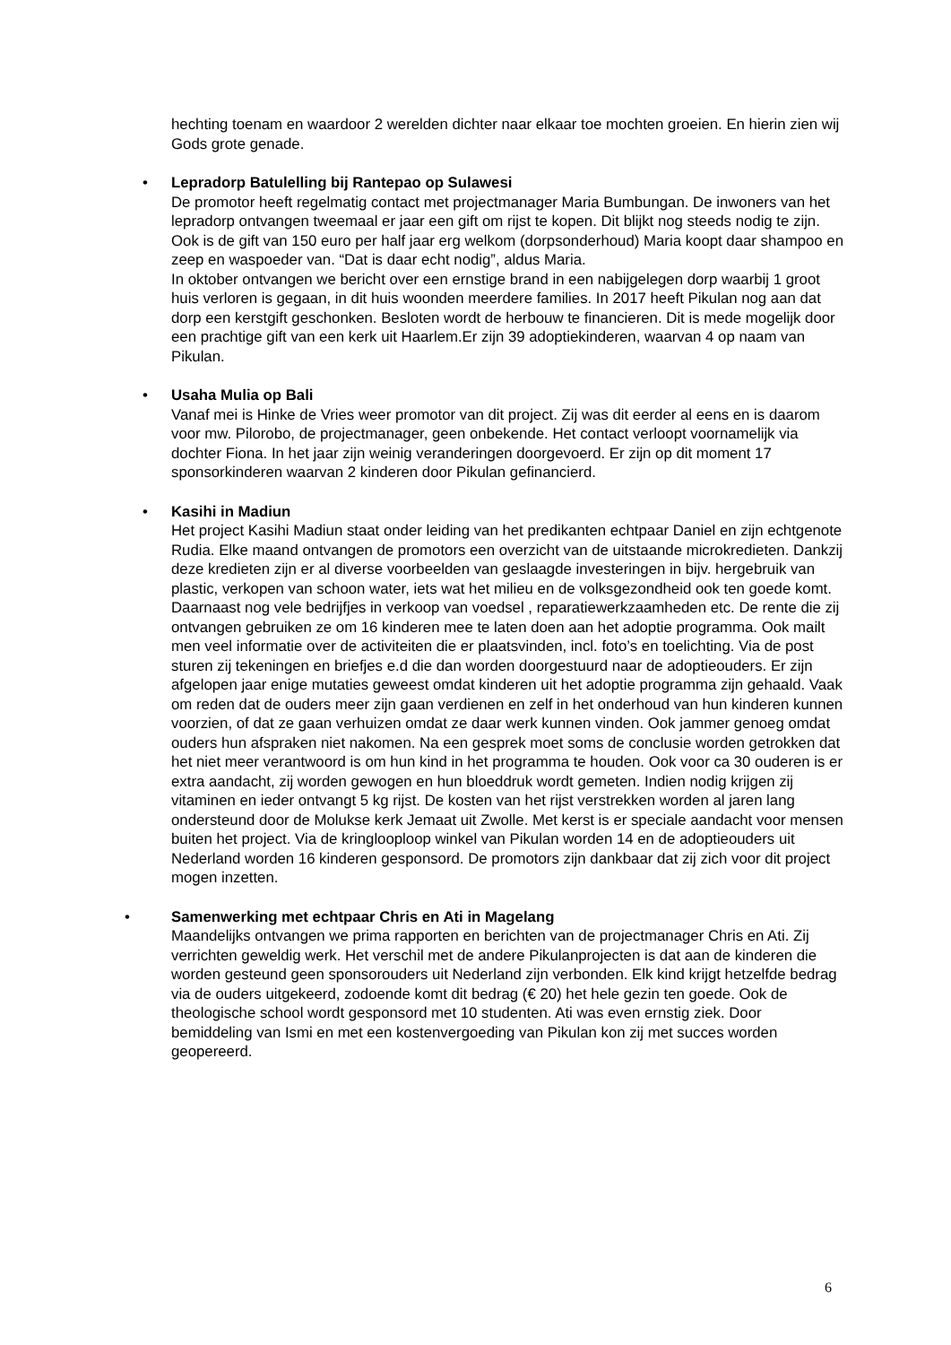hechting toenam en waardoor 2 werelden dichter naar elkaar toe mochten groeien. En hierin zien wij Gods grote genade.
•
Lepradorp Batulelling bij Rantepao op Sulawesi
De promotor heeft regelmatig contact met projectmanager Maria Bumbungan. De inwoners van het lepradorp ontvangen tweemaal er jaar een gift om rijst te kopen. Dit blijkt nog steeds nodig te zijn. Ook is de gift van 150 euro per half jaar erg welkom (dorpsonderhoud) Maria koopt daar shampoo en zeep en waspoeder van. “Dat is daar echt nodig”, aldus Maria.
In oktober ontvangen we bericht over een ernstige brand in een nabijgelegen dorp waarbij 1 groot huis verloren is gegaan, in dit huis woonden meerdere families. In 2017 heeft Pikulan nog aan dat dorp een kerstgift geschonken. Besloten wordt de herbouw te financieren. Dit is mede mogelijk door een prachtige gift van een kerk uit Haarlem.Er zijn 39 adoptiekinderen, waarvan 4 op naam van Pikulan.
•
Usaha Mulia op Bali
Vanaf mei is Hinke de Vries weer promotor van dit project. Zij was dit eerder al eens en is daarom voor mw. Pilorobo, de projectmanager, geen onbekende. Het contact verloopt voornamelijk via dochter Fiona. In het jaar zijn weinig veranderingen doorgevoerd. Er zijn op dit moment 17 sponsorkinderen waarvan 2 kinderen door Pikulan gefinancierd.
•
Kasihi in Madiun
Het project Kasihi Madiun staat onder leiding van het predikanten echtpaar Daniel en zijn echtgenote Rudia. Elke maand ontvangen de promotors een overzicht van de uitstaande microkredieten. Dankzij deze kredieten zijn er al diverse voorbeelden van geslaagde investeringen in bijv. hergebruik van plastic, verkopen van schoon water, iets wat het milieu en de volksgezondheid ook ten goede komt. Daarnaast nog vele bedrijfjes in verkoop van voedsel , reparatiewerkzaamheden etc. De rente die zij ontvangen gebruiken ze om 16 kinderen mee te laten doen aan het adoptie programma. Ook mailt men veel informatie over de activiteiten die er plaatsvinden, incl. foto’s en toelichting. Via de post sturen zij tekeningen en briefjes e.d die dan worden doorgestuurd naar de adoptieouders. Er zijn afgelopen jaar enige mutaties geweest omdat kinderen uit het adoptie programma zijn gehaald. Vaak om reden dat de ouders meer zijn gaan verdienen en zelf in het onderhoud van hun kinderen kunnen voorzien, of dat ze gaan verhuizen omdat ze daar werk kunnen vinden. Ook jammer genoeg omdat ouders hun afspraken niet nakomen. Na een gesprek moet soms de conclusie worden getrokken dat het niet meer verantwoord is om hun kind in het programma te houden. Ook voor ca 30 ouderen is er extra aandacht, zij worden gewogen en hun bloeddruk wordt gemeten. Indien nodig krijgen zij vitaminen en ieder ontvangt 5 kg rijst. De kosten van het rijst verstrekken worden al jaren lang ondersteund door de Molukse kerk Jemaat uit Zwolle. Met kerst is er speciale aandacht voor mensen buiten het project. Via de kringlooploop winkel van Pikulan worden 14 en de adoptieouders uit Nederland worden 16 kinderen gesponsord. De promotors zijn dankbaar dat zij zich voor dit project mogen inzetten.
•
Samenwerking met echtpaar Chris en Ati in Magelang
Maandelijks ontvangen we prima rapporten en berichten van de projectmanager Chris en Ati. Zij verrichten geweldig werk. Het verschil met de andere Pikulanprojecten is dat aan de kinderen die worden gesteund geen sponsorouders uit Nederland zijn verbonden. Elk kind krijgt hetzelfde bedrag via de ouders uitgekeerd, zodoende komt dit bedrag (€ 20) het hele gezin ten goede. Ook de theologische school wordt gesponsord met 10 studenten. Ati was even ernstig ziek. Door bemiddeling van Ismi en met een kostenvergoeding van Pikulan kon zij met succes worden geopereerd.
6